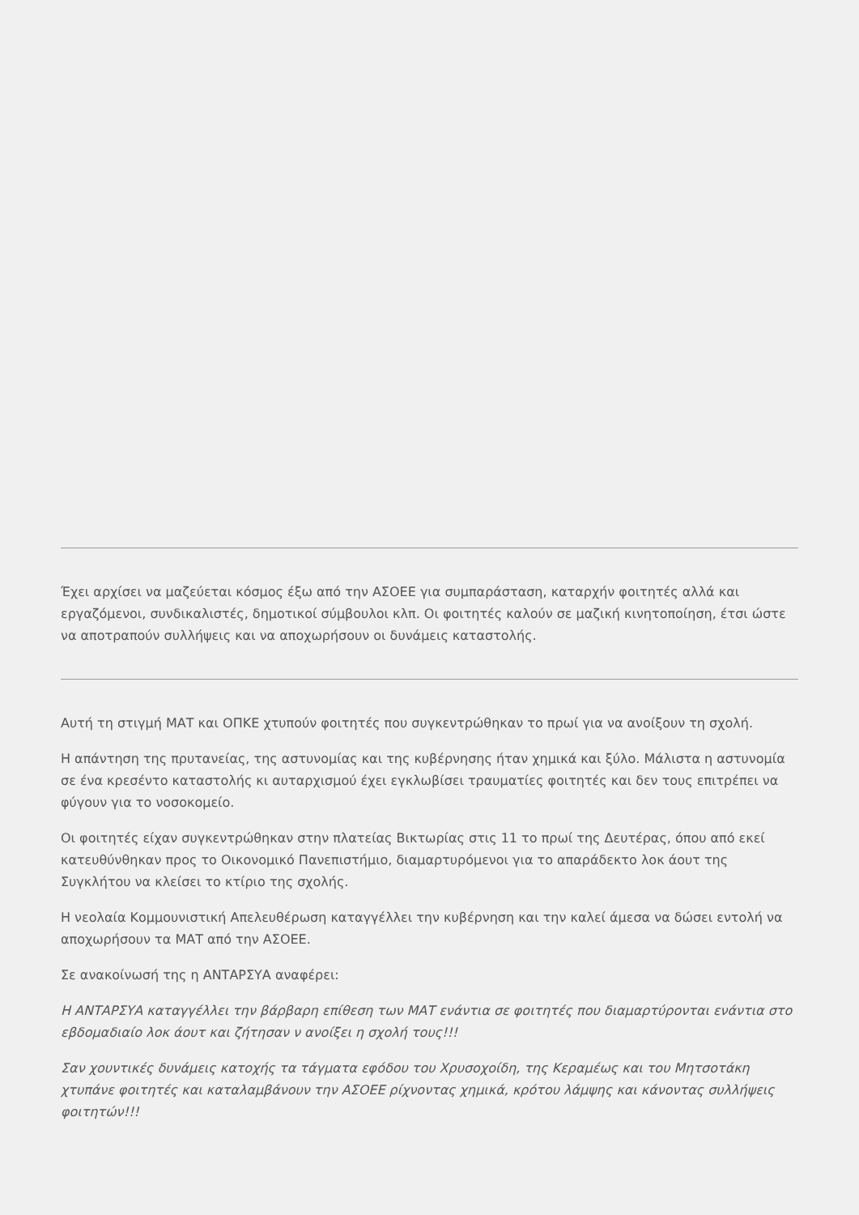Έχει αρχίσει να μαζεύεται κόσμος έξω από την ΑΣΟΕΕ για συμπαράσταση, καταρχήν φοιτητές αλλά και εργαζόμενοι, συνδικαλιστές, δημοτικοί σύμβουλοι κλπ. Οι φοιτητές καλούν σε μαζική κινητοποίηση, έτσι ώστε να αποτραπούν συλλήψεις και να αποχωρήσουν οι δυνάμεις καταστολής.
Αυτή τη στιγμή ΜΑΤ και ΟΠΚΕ χτυπούν φοιτητές που συγκεντρώθηκαν το πρωί για να ανοίξουν τη σχολή.
Η απάντηση της πρυτανείας, της αστυνομίας και της κυβέρνησης ήταν χημικά και ξύλο. Μάλιστα η αστυνομία σε ένα κρεσέντο καταστολής κι αυταρχισμού έχει εγκλωβίσει τραυματίες φοιτητές και δεν τους επιτρέπει να φύγουν για το νοσοκομείο.
Οι φοιτητές είχαν συγκεντρώθηκαν στην πλατείας Βικτωρίας στις 11 το πρωί της Δευτέρας, όπου από εκεί κατευθύνθηκαν προς το Οικονομικό Πανεπιστήμιο, διαμαρτυρόμενοι για το απαράδεκτο λοκ άουτ της Συγκλήτου να κλείσει το κτίριο της σχολής.
Η νεολαία Κομμουνιστική Απελευθέρωση καταγγέλλει την κυβέρνηση και την καλεί άμεσα να δώσει εντολή να αποχωρήσουν τα ΜΑΤ από την ΑΣΟΕΕ.
Σε ανακοίνωσή της η ΑΝΤΑΡΣΥΑ αναφέρει:
Η ΑΝΤΑΡΣΥΑ καταγγέλλει την βάρβαρη επίθεση των ΜΑΤ ενάντια σε φοιτητές που διαμαρτύρονται ενάντια στο εβδομαδιαίο λοκ άουτ και ζήτησαν ν ανοίξει η σχολή τους!!!
Σαν χουντικές δυνάμεις κατοχής τα τάγματα εφόδου του Χρυσοχοίδη, της Κεραμέως και του Μητσοτάκη χτυπάνε φοιτητές και καταλαμβάνουν την ΑΣΟΕΕ ρίχνοντας χημικά, κρότου λάμψης και κάνοντας συλλήψεις φοιτητών!!!